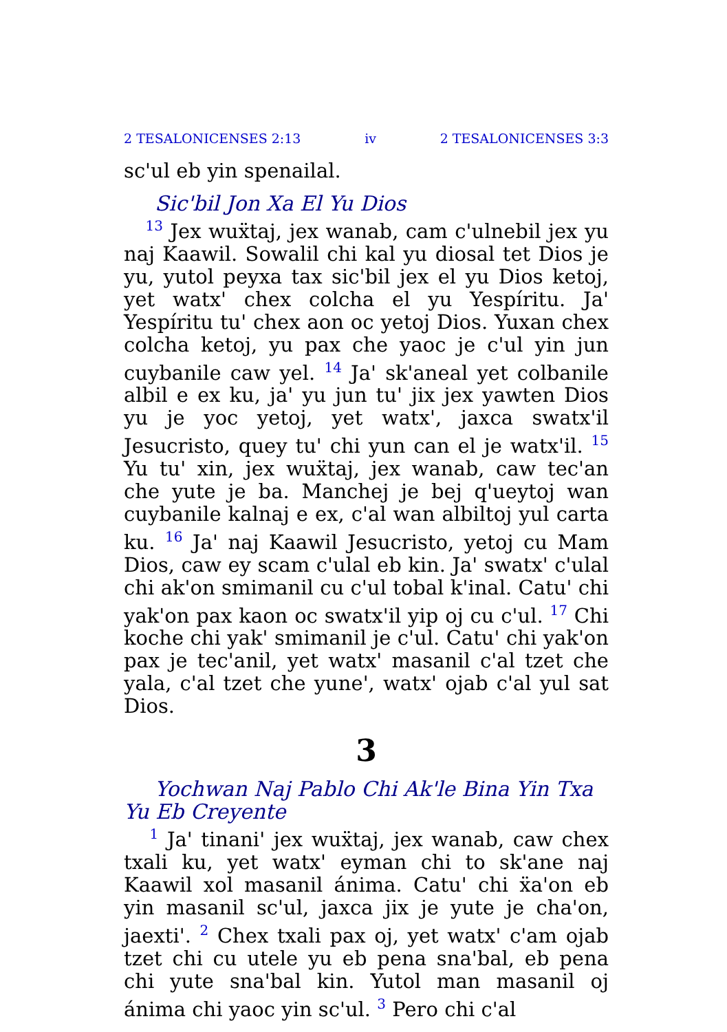2 TESALONICENSES 2:13 iv 2 TESALONICENSES 3:3
sc'ul eb yin spenailal.
Sic'bil Jon Xa El Yu Dios
<sup>13</sup> Jex wuẍtaj, jex wanab, cam c'ulnebil jex yu naj Kaawil. Sowalil chi kal yu diosal tet Dios je yu, yutol peyxa tax sic'bil jex el yu Dios ketoj, yet watx' chex colcha el yu Yespíritu. Ja' Yespíritu tu' chex aon oc yetoj Dios. Yuxan chex colcha ketoj, yu pax che yaoc je c'ul yin jun cuybanile caw yel. <sup>14</sup> Ja' sk'aneal yet colbanile albil e ex ku, ja' yu jun tu' jix jex yawten Dios yu je yoc yetoj, yet watx', jaxca swatx'il Jesucristo, quey tu' chi yun can el je watx'il. <sup>15</sup> Yu tu' xin, jex wuẍtaj, jex wanab, caw tec'an che yute je ba. Manchej je bej q'ueytoj wan cuybanile kalnaj e ex, c'al wan albiltoj yul carta ku. <sup>16</sup> Ja' naj Kaawil Jesucristo, yetoj cu Mam Dios, caw ey scam c'ulal eb kin. Ja' swatx' c'ulal chi ak'on smimanil cu c'ul tobal k'inal. Catu' chi yak'on pax kaon oc swatx'il yip oj cu c'ul. <sup>17</sup> Chi koche chi yak' smimanil je c'ul. Catu' chi yak'on pax je tec'anil, yet watx' masanil c'al tzet che yala, c'al tzet che yune', watx' ojab c'al yul sat Dios.
3
Yochwan Naj Pablo Chi Ak'le Bina Yin Txa Yu Eb Creyente
<sup>1</sup> Ja' tinani' jex wuẍtaj, jex wanab, caw chex txali ku, yet watx' eyman chi to sk'ane naj Kaawil xol masanil ánima. Catu' chi ẍa'on eb yin masanil sc'ul, jaxca jix je yute je cha'on, jaexti'. <sup>2</sup> Chex txali pax oj, yet watx' c'am ojab tzet chi cu utele yu eb pena sna'bal, eb pena chi yute sna'bal kin. Yutol man masanil oj ánima chi yaoc yin sc'ul. <sup>3</sup> Pero chi c'al